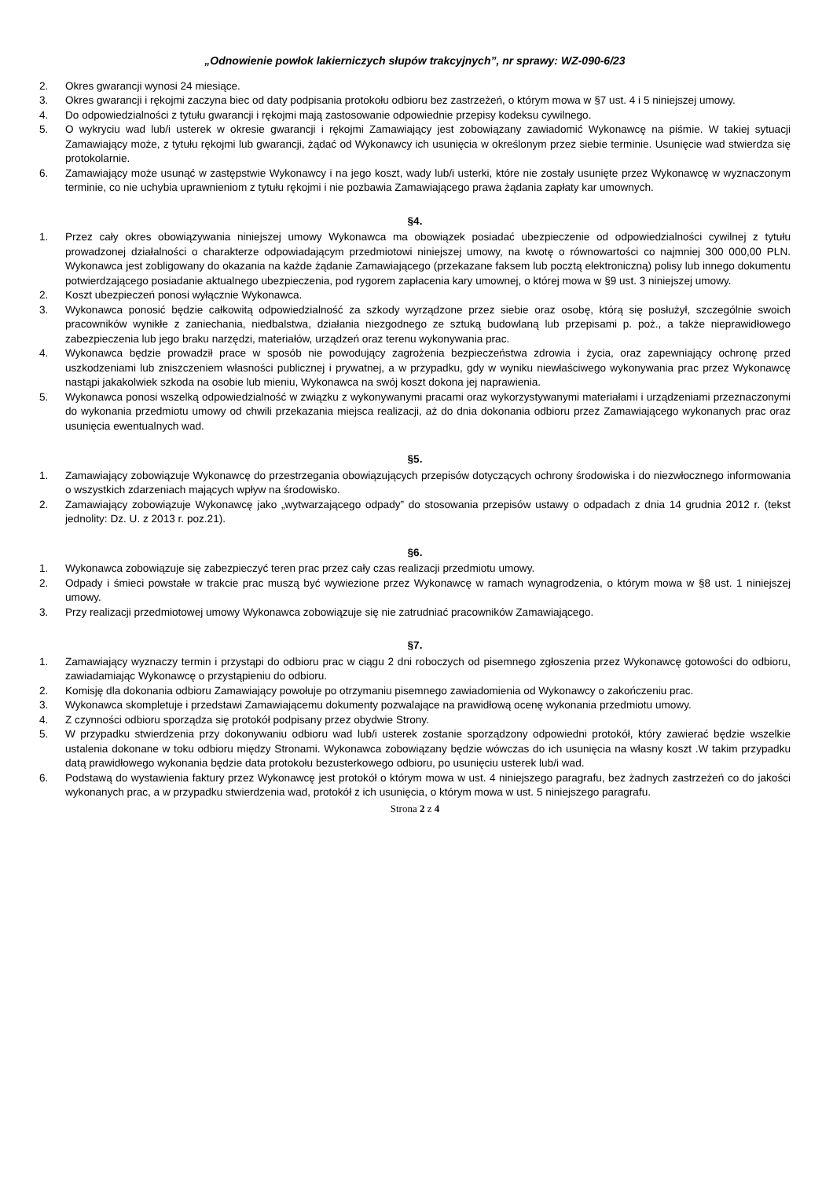„Odnowienie powłok lakierniczych słupów trakcyjnych”, nr sprawy: WZ-090-6/23
2. Okres gwarancji wynosi 24 miesiące.
3. Okres gwarancji i rękojmi zaczyna biec od daty podpisania protokołu odbioru bez zastrzeżeń, o którym mowa w §7 ust. 4 i 5 niniejszej umowy.
4. Do odpowiedzialności z tytułu gwarancji i rękojmi mają zastosowanie odpowiednie przepisy kodeksu cywilnego.
5. O wykryciu wad lub/i usterek w okresie gwarancji i rękojmi Zamawiający jest zobowiązany zawiadomić Wykonawcę na piśmie. W takiej sytuacji Zamawiający może, z tytułu rękojmi lub gwarancji, żądać od Wykonawcy ich usunięcia w określonym przez siebie terminie. Usunięcie wad stwierdza się protokolarnie.
6. Zamawiający może usunąć w zastępstwie Wykonawcy i na jego koszt, wady lub/i usterki, które nie zostały usunięte przez Wykonawcę w wyznaczonym terminie, co nie uchybia uprawnieniom z tytułu rękojmi i nie pozbawia Zamawiającego prawa żądania zapłaty kar umownych.
§4.
1. Przez cały okres obowiązywania niniejszej umowy Wykonawca ma obowiązek posiadać ubezpieczenie od odpowiedzialności cywilnej z tytułu prowadzonej działalności o charakterze odpowiadającym przedmiotowi niniejszej umowy, na kwotę o równowartości co najmniej 300 000,00 PLN. Wykonawca jest zobligowany do okazania na każde żądanie Zamawiającego (przekazane faksem lub pocztą elektroniczną) polisy lub innego dokumentu potwierdzającego posiadanie aktualnego ubezpieczenia, pod rygorem zapłacenia kary umownej, o której mowa w §9 ust. 3 niniejszej umowy.
2. Koszt ubezpieczeń ponosi wyłącznie Wykonawca.
3. Wykonawca ponosić będzie całkowitą odpowiedzialność za szkody wyrządzone przez siebie oraz osobę, którą się posłużył, szczególnie swoich pracowników wynikłe z zaniechania, niedbalstwa, działania niezgodnego ze sztuką budowlaną lub przepisami p. poż., a także nieprawidłowego zabezpieczenia lub jego braku narzędzi, materiałów, urządzeń oraz terenu wykonywania prac.
4. Wykonawca będzie prowadził prace w sposób nie powodujący zagrożenia bezpieczeństwa zdrowia i życia, oraz zapewniający ochronę przed uszkodzeniami lub zniszczeniem własności publicznej i prywatnej, a w przypadku, gdy w wyniku niewłaściwego wykonywania prac przez Wykonawcę nastąpi jakakolwiek szkoda na osobie lub mieniu, Wykonawca na swój koszt dokona jej naprawienia.
5. Wykonawca ponosi wszelką odpowiedzialność w związku z wykonywanymi pracami oraz wykorzystywanymi materiałami i urządzeniami przeznaczonymi do wykonania przedmiotu umowy od chwili przekazania miejsca realizacji, aż do dnia dokonania odbioru przez Zamawiającego wykonanych prac oraz usunięcia ewentualnych wad.
§5.
1. Zamawiający zobowiązuje Wykonawcę do przestrzegania obowiązujących przepisów dotyczących ochrony środowiska i do niezwłocznego informowania o wszystkich zdarzeniach mających wpływ na środowisko.
2. Zamawiający zobowiązuje Wykonawcę jako „wytwarzającego odpady” do stosowania przepisów ustawy o odpadach z dnia 14 grudnia 2012 r. (tekst jednolity: Dz. U. z 2013 r. poz.21).
§6.
1. Wykonawca zobowiązuje się zabezpieczyć teren prac przez cały czas realizacji przedmiotu umowy.
2. Odpady i śmieci powstałe w trakcie prac muszą być wywiezione przez Wykonawcę w ramach wynagrodzenia, o którym mowa w §8 ust. 1 niniejszej umowy.
3. Przy realizacji przedmiotowej umowy Wykonawca zobowiązuje się nie zatrudniać pracowników Zamawiającego.
§7.
1. Zamawiający wyznaczy termin i przystąpi do odbioru prac w ciągu 2 dni roboczych od pisemnego zgłoszenia przez Wykonawcę gotowości do odbioru, zawiadamiając Wykonawcę o przystąpieniu do odbioru.
2. Komisję dla dokonania odbioru Zamawiający powołuje po otrzymaniu pisemnego zawiadomienia od Wykonawcy o zakończeniu prac.
3. Wykonawca skompletuje i przedstawi Zamawiającemu dokumenty pozwalające na prawidłową ocenę wykonania przedmiotu umowy.
4. Z czynności odbioru sporządza się protokół podpisany przez obydwie Strony.
5. W przypadku stwierdzenia przy dokonywaniu odbioru wad lub/i usterek zostanie sporządzony odpowiedni protokół, który zawierać będzie wszelkie ustalenia dokonane w toku odbioru między Stronami. Wykonawca zobowiązany będzie wówczas do ich usunięcia na własny koszt .W takim przypadku datą prawidłowego wykonania będzie data protokołu bezusterkowego odbioru, po usunięciu usterek lub/i wad.
6. Podstawą do wystawienia faktury przez Wykonawcę jest protokół o którym mowa w ust. 4 niniejszego paragrafu, bez żadnych zastrzeżeń co do jakości wykonanych prac, a w przypadku stwierdzenia wad, protokół z ich usunięcia, o którym mowa w ust. 5 niniejszego paragrafu.
Strona 2 z 4